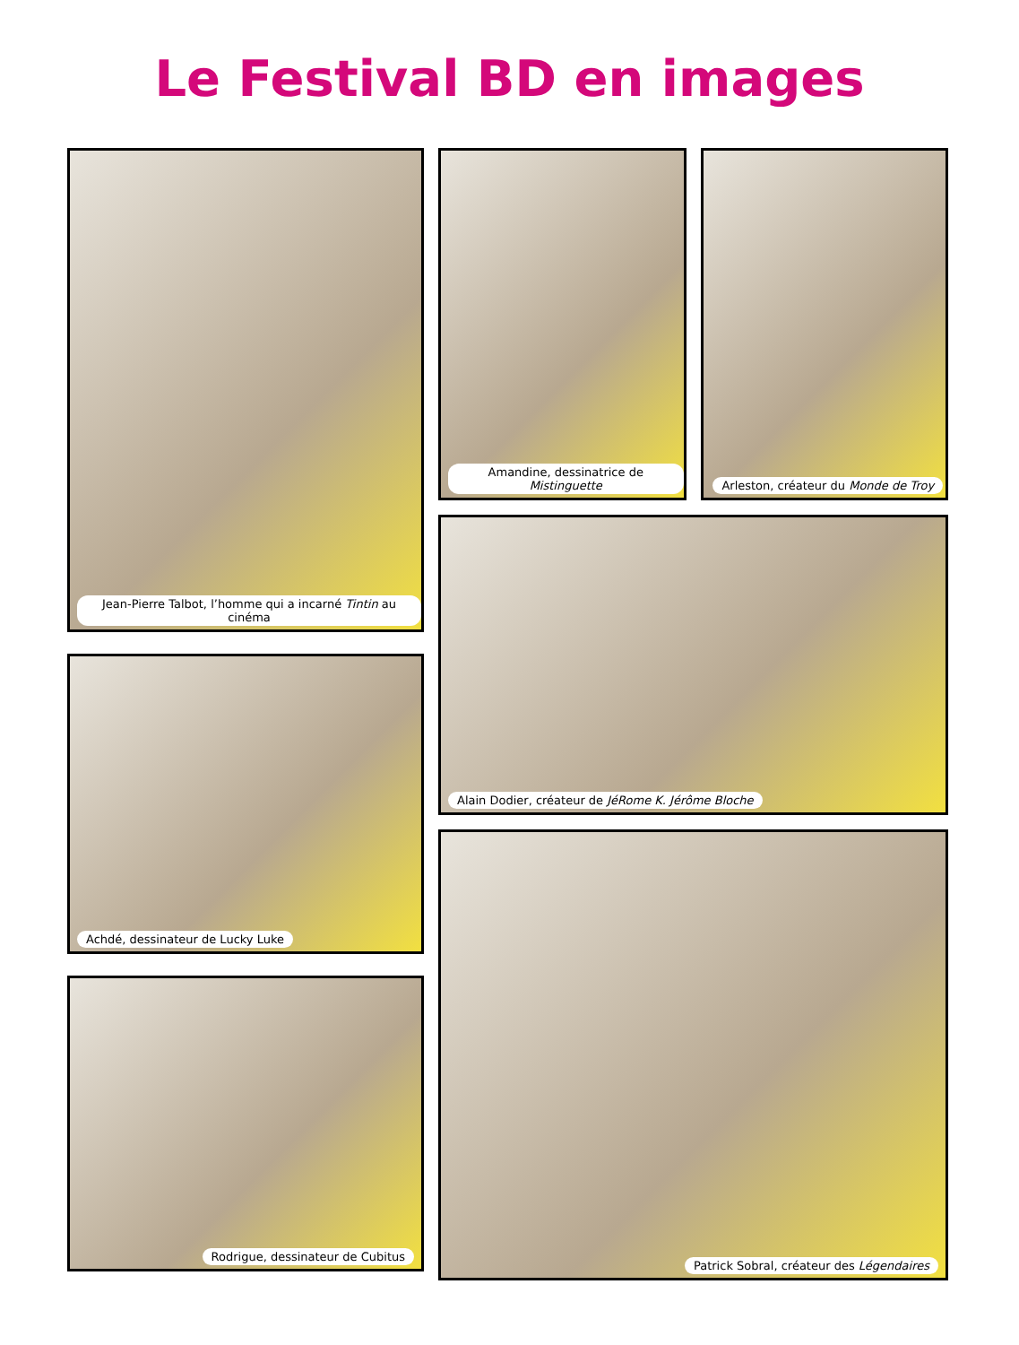Le Festival BD en images
Jean-Pierre Talbot, l’homme qui a incarné Tintin au cinéma
Achdé, dessinateur de Lucky Luke
Rodrigue, dessinateur de Cubitus
Amandine, dessinatrice de Mistinguette
Arleston, créateur du Monde de Troy
Alain Dodier, créateur de JéRome K. Jérôme Bloche
Patrick Sobral, créateur des Légendaires